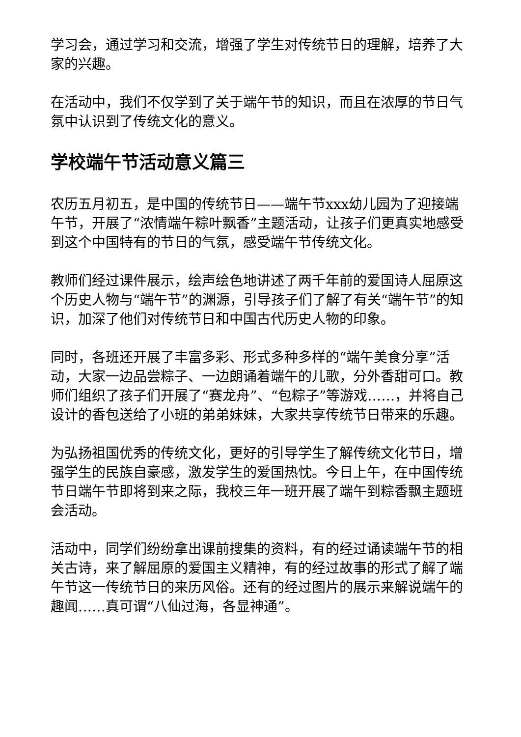学习会，通过学习和交流，增强了学生对传统节日的理解，培养了大家的兴趣。
在活动中，我们不仅学到了关于端午节的知识，而且在浓厚的节日气氛中认识到了传统文化的意义。
学校端午节活动意义篇三
农历五月初五，是中国的传统节日——端午节xxx幼儿园为了迎接端午节，开展了“浓情端午粽叶飘香”主题活动，让孩子们更真实地感受到这个中国特有的节日的气氛，感受端午节传统文化。
教师们经过课件展示，绘声绘色地讲述了两千年前的爱国诗人屈原这个历史人物与“端午节”的渊源，引导孩子们了解了有关“端午节”的知识，加深了他们对传统节日和中国古代历史人物的印象。
同时，各班还开展了丰富多彩、形式多种多样的“端午美食分享”活动，大家一边品尝粽子、一边朗诵着端午的儿歌，分外香甜可口。教师们组织了孩子们开展了“赛龙舟”、“包粽子”等游戏……，并将自己设计的香包送给了小班的弟弟妹妹，大家共享传统节日带来的乐趣。
为弘扬祖国优秀的传统文化，更好的引导学生了解传统文化节日，增强学生的民族自豪感，激发学生的爱国热忱。今日上午，在中国传统节日端午节即将到来之际，我校三年一班开展了端午到粽香飘主题班会活动。
活动中，同学们纷纷拿出课前搜集的资料，有的经过诵读端午节的相关古诗，来了解屈原的爱国主义精神，有的经过故事的形式了解了端午节这一传统节日的来历风俗。还有的经过图片的展示来解说端午的趣闻……真可谓“八仙过海，各显神通”。